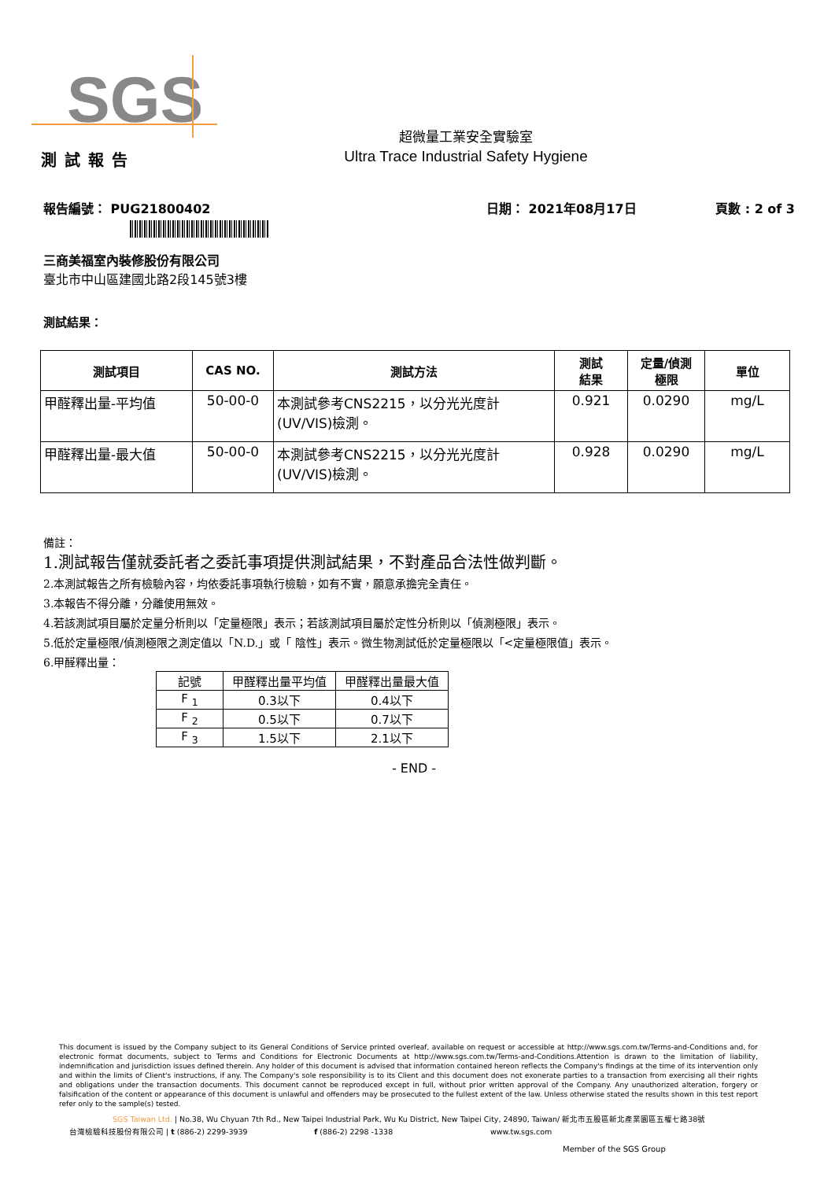SGS
超微量工業安全實驗室
Ultra Trace Industrial Safety Hygiene
測試報告
報告編號： PUG21800402 日期： 2021年08月17日 頁數 : 2 of 3
三商美福室內裝修股份有限公司
臺北市中山區建國北路2段145號3樓
測試結果：
| 測試項目 | CAS NO. | 測試方法 | 測試 結果 | 定量/偵測 極限 | 單位 |
| --- | --- | --- | --- | --- | --- |
| 甲醛釋出量-平均值 | 50-00-0 | 本測試參考CNS2215，以分光光度計 (UV/VIS)檢測。 | 0.921 | 0.0290 | mg/L |
| 甲醛釋出量-最大值 | 50-00-0 | 本測試參考CNS2215，以分光光度計 (UV/VIS)檢測。 | 0.928 | 0.0290 | mg/L |
備註：
1.測試報告僅就委託者之委託事項提供測試結果，不對產品合法性做判斷。
2.本測試報告之所有檢驗內容，均依委託事項執行檢驗，如有不實，願意承擔完全責任。
3.本報告不得分離，分離使用無效。
4.若該測試項目屬於定量分析則以「定量極限」表示；若該測試項目屬於定性分析則以「偵測極限」表示。
5.低於定量極限/偵測極限之測定值以「N.D.」或「 陰性」表示。微生物測試低於定量極限以「<定量極限值」表示。
6.甲醛釋出量：
| 記號 | 甲醛釋出量平均值 | 甲醛釋出量最大值 |
| --- | --- | --- |
| F <sub>1</sub> | 0.3以下 | 0.4以下 |
| F <sub>2</sub> | 0.5以下 | 0.7以下 |
| F <sub>3</sub> | 1.5以下 | 2.1以下 |
- END -
This document is issued by the Company subject to its General Conditions of Service printed overleaf, available on request or accessible at http://www.sgs.com.tw/Terms-and-Conditions and, for electronic format documents, subject to Terms and Conditions for Electronic Documents at http://www.sgs.com.tw/Terms-and-Conditions.Attention is drawn to the limitation of liability, indemnification and jurisdiction issues defined therein. Any holder of this document is advised that information contained hereon reflects the Company's findings at the time of its intervention only and within the limits of Client's instructions, if any. The Company's sole responsibility is to its Client and this document does not exonerate parties to a transaction from exercising all their rights and obligations under the transaction documents. This document cannot be reproduced except in full, without prior written approval of the Company. Any unauthorized alteration, forgery or falsification of the content or appearance of this document is unlawful and offenders may be prosecuted to the fullest extent of the law. Unless otherwise stated the results shown in this test report refer only to the sample(s) tested.
SGS Taiwan Ltd. | No.38, Wu Chyuan 7th Rd., New Taipei Industrial Park, Wu Ku District, New Taipei City, 24890, Taiwan/ 新北市五股區新北產業園區五權七路38號
台灣檢驗科技股份有限公司 | t (886-2) 2299-3939 f (886-2) 2298 -1338 www.tw.sgs.com
Member of the SGS Group